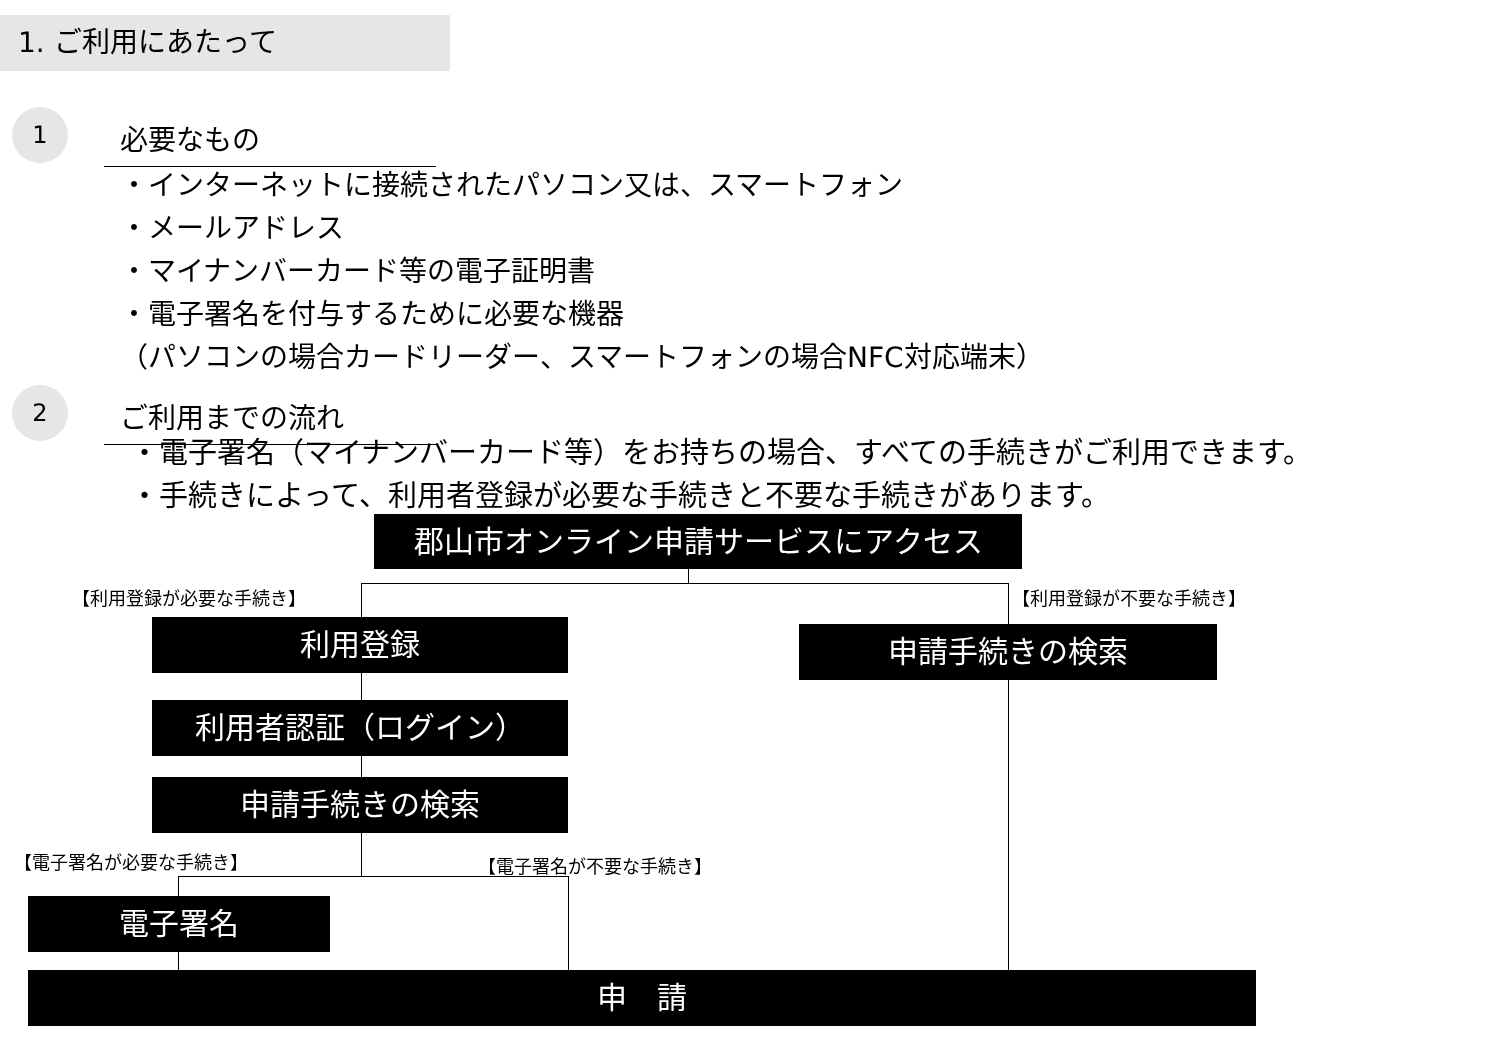1. ご利用にあたって
1
必要なもの
・インターネットに接続されたパソコン又は、スマートフォン
・メールアドレス
・マイナンバーカード等の電子証明書
・電子署名を付与するために必要な機器
（パソコンの場合カードリーダー、スマートフォンの場合NFC対応端末）
2
ご利用までの流れ
・電子署名（マイナンバーカード等）をお持ちの場合、すべての手続きがご利用できます。
・手続きによって、利用者登録が必要な手続きと不要な手続きがあります。
郡山市オンライン申請サービスにアクセス
【利用登録が必要な手続き】 【利用登録が不要な手続き】
利用登録 申請手続きの検索
利用者認証（ログイン）
申請手続きの検索
【電子署名が必要な手続き】 【電子署名が不要な手続き】
電子署名
申　請